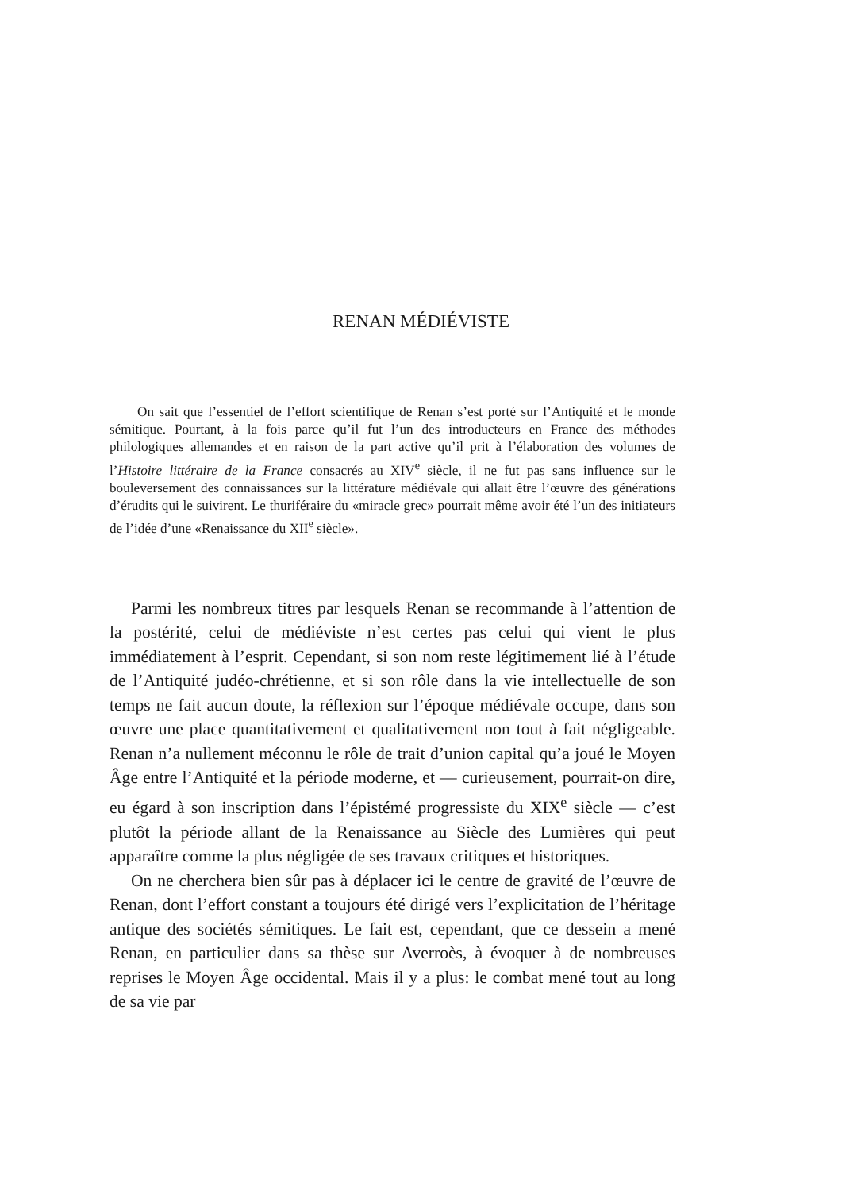RENAN MÉDIÉVISTE
On sait que l’essentiel de l’effort scientifique de Renan s’est porté sur l’Antiquité et le monde sémitique. Pourtant, à la fois parce qu’il fut l’un des introducteurs en France des méthodes philologiques allemandes et en raison de la part active qu’il prit à l’élaboration des volumes de l’Histoire littéraire de la France consacrés au XIV<sup>e</sup> siècle, il ne fut pas sans influence sur le bouleversement des connaissances sur la littérature médiévale qui allait être l’œuvre des générations d’érudits qui le suivirent. Le thuriféraire du «miracle grec» pourrait même avoir été l’un des initiateurs de l’idée d’une «Renaissance du XII<sup>e</sup> siècle».
Parmi les nombreux titres par lesquels Renan se recommande à l’attention de la postérité, celui de médiéviste n’est certes pas celui qui vient le plus immédiatement à l’esprit. Cependant, si son nom reste légitimement lié à l’étude de l’Antiquité judéo-chrétienne, et si son rôle dans la vie intellectuelle de son temps ne fait aucun doute, la réflexion sur l’époque médiévale occupe, dans son œuvre une place quantitativement et qualitativement non tout à fait négligeable. Renan n’a nullement méconnu le rôle de trait d’union capital qu’a joué le Moyen Âge entre l’Antiquité et la période moderne, et — curieusement, pourrait-on dire, eu égard à son inscription dans l’épistémé progressiste du XIX<sup>e</sup> siècle — c’est plutôt la période allant de la Renaissance au Siècle des Lumières qui peut apparaître comme la plus négligée de ses travaux critiques et historiques.
On ne cherchera bien sûr pas à déplacer ici le centre de gravité de l’œuvre de Renan, dont l’effort constant a toujours été dirigé vers l’explicitation de l’héritage antique des sociétés sémitiques. Le fait est, cependant, que ce dessein a mené Renan, en particulier dans sa thèse sur Averroès, à évoquer à de nombreuses reprises le Moyen Âge occidental. Mais il y a plus: le combat mené tout au long de sa vie par